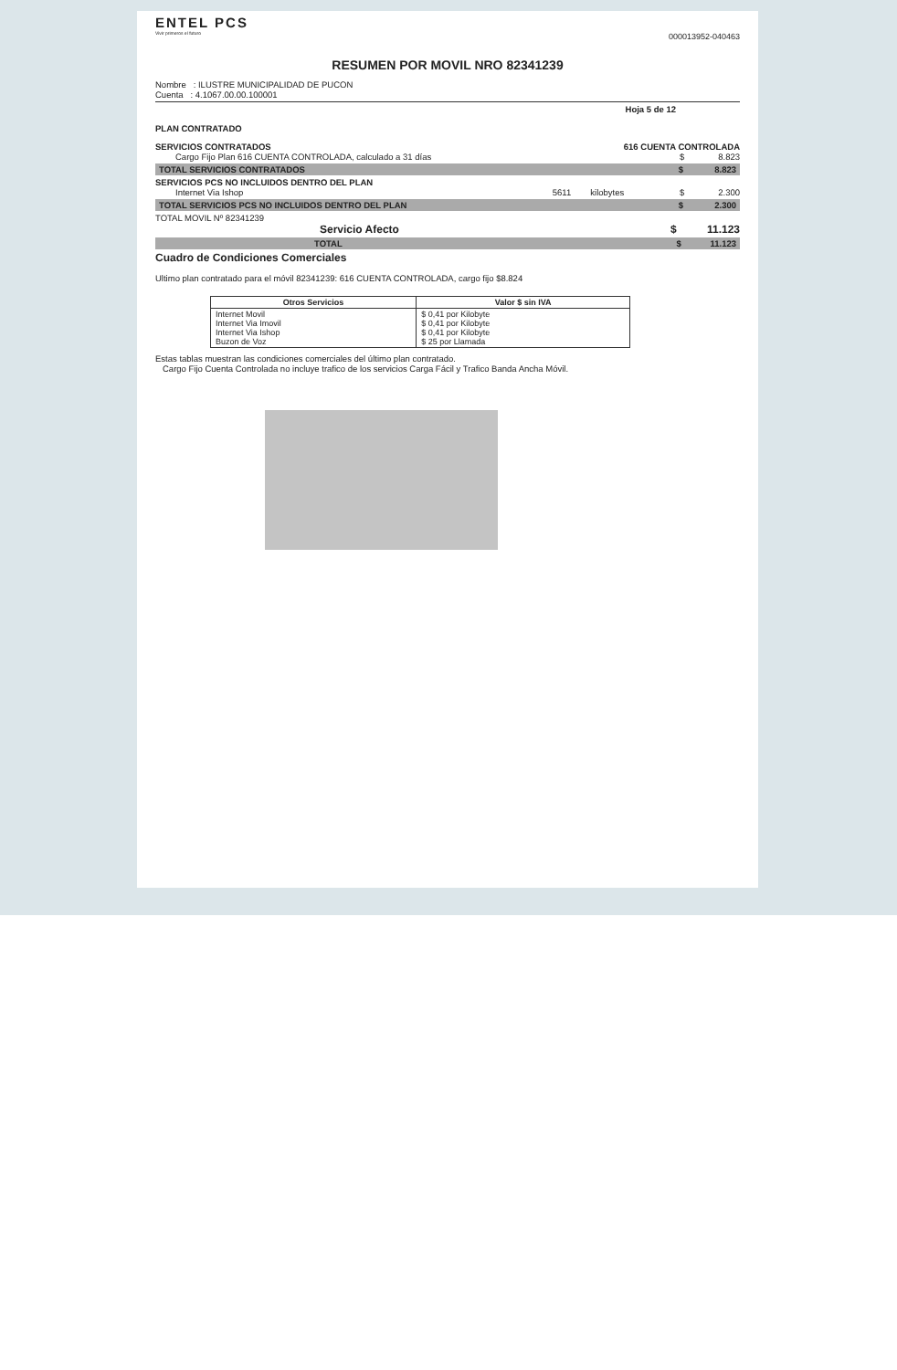ENTEL PCS
Vivir primeros el futuro
000013952-040463
RESUMEN POR MOVIL NRO 82341239
Nombre : ILUSTRE MUNICIPALIDAD DE PUCON
Cuenta : 4.1067.00.00.100001
Hoja 5 de 12
PLAN CONTRATADO
SERVICIOS CONTRATADOS 616 CUENTA CONTROLADA
Cargo Fijo Plan 616 CUENTA CONTROLADA, calculado a 31 días $ 8.823
TOTAL SERVICIOS CONTRATADOS $ 8.823
SERVICIOS PCS NO INCLUIDOS DENTRO DEL PLAN
Internet Via Ishop 5611 kilobytes $ 2.300
TOTAL SERVICIOS PCS NO INCLUIDOS DENTRO DEL PLAN $ 2.300
TOTAL MOVIL Nº 82341239
Servicio Afecto $ 11.123
TOTAL $ 11.123
Cuadro de Condiciones Comerciales
Ultimo plan contratado para el móvil 82341239: 616 CUENTA CONTROLADA, cargo fijo $8.824
| Otros Servicios | Valor $ sin IVA |
| --- | --- |
| Internet Movil Internet Via Imovil Internet Via Ishop Buzon de Voz | $ 0,41 por Kilobyte $ 0,41 por Kilobyte $ 0,41 por Kilobyte $ 25 por Llamada |
Estas tablas muestran las condiciones comerciales del último plan contratado.
Cargo Fijo Cuenta Controlada no incluye trafico de los servicios Carga Fácil y Trafico Banda Ancha Móvil.